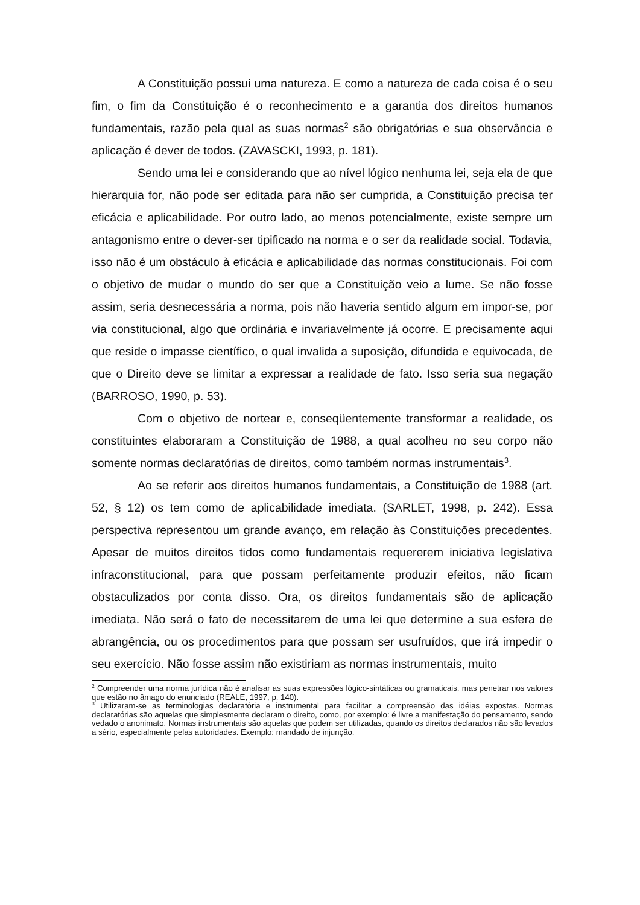A Constituição possui uma natureza. E como a natureza de cada coisa é o seu fim, o fim da Constituição é o reconhecimento e a garantia dos direitos humanos fundamentais, razão pela qual as suas normas<sup>2</sup> são obrigatórias e sua observância e aplicação é dever de todos. (ZAVASCKI, 1993, p. 181).
Sendo uma lei e considerando que ao nível lógico nenhuma lei, seja ela de que hierarquia for, não pode ser editada para não ser cumprida, a Constituição precisa ter eficácia e aplicabilidade. Por outro lado, ao menos potencialmente, existe sempre um antagonismo entre o dever-ser tipificado na norma e o ser da realidade social. Todavia, isso não é um obstáculo à eficácia e aplicabilidade das normas constitucionais. Foi com o objetivo de mudar o mundo do ser que a Constituição veio a lume. Se não fosse assim, seria desnecessária a norma, pois não haveria sentido algum em impor-se, por via constitucional, algo que ordinária e invariavelmente já ocorre. E precisamente aqui que reside o impasse científico, o qual invalida a suposição, difundida e equivocada, de que o Direito deve se limitar a expressar a realidade de fato. Isso seria sua negação (BARROSO, 1990, p. 53).
Com o objetivo de nortear e, conseqüentemente transformar a realidade, os constituintes elaboraram a Constituição de 1988, a qual acolheu no seu corpo não somente normas declaratórias de direitos, como também normas instrumentais<sup>3</sup>.
Ao se referir aos direitos humanos fundamentais, a Constituição de 1988 (art. 52, § 12) os tem como de aplicabilidade imediata. (SARLET, 1998, p. 242). Essa perspectiva representou um grande avanço, em relação às Constituições precedentes. Apesar de muitos direitos tidos como fundamentais requererem iniciativa legislativa infraconstitucional, para que possam perfeitamente produzir efeitos, não ficam obstaculizados por conta disso. Ora, os direitos fundamentais são de aplicação imediata. Não será o fato de necessitarem de uma lei que determine a sua esfera de abrangência, ou os procedimentos para que possam ser usufruídos, que irá impedir o seu exercício. Não fosse assim não existiriam as normas instrumentais, muito
<sup>2</sup> Compreender uma norma jurídica não é analisar as suas expressões lógico-sintáticas ou gramaticais, mas penetrar nos valores que estão no âmago do enunciado (REALE, 1997, p. 140).
<sup>3</sup> Utilizaram-se as terminologias declaratória e instrumental para facilitar a compreensão das idéias expostas. Normas declaratórias são aquelas que simplesmente declaram o direito, como, por exemplo: é livre a manifestação do pensamento, sendo vedado o anonimato. Normas instrumentais são aquelas que podem ser utilizadas, quando os direitos declarados não são levados a sério, especialmente pelas autoridades. Exemplo: mandado de injunção.